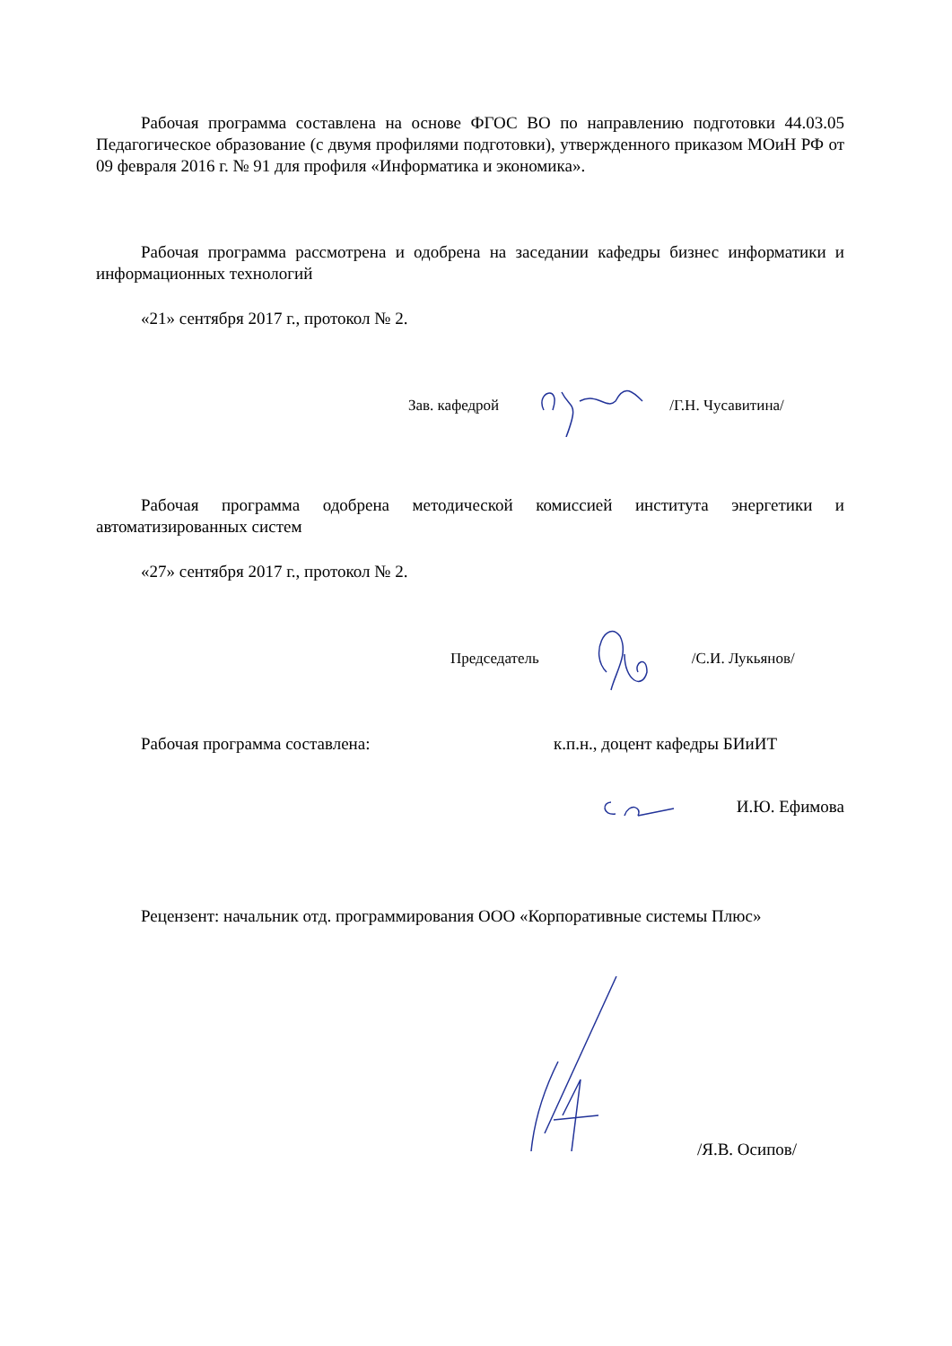Рабочая программа составлена на основе ФГОС ВО по направлению подготовки 44.03.05 Педагогическое образование (с двумя профилями подготовки), утвержденного приказом МОиН РФ от 09 февраля 2016 г. № 91 для профиля «Информатика и экономика».
Рабочая программа рассмотрена и одобрена на заседании кафедры бизнес информатики и информационных технологий
«21» сентября 2017 г., протокол № 2.
Зав. кафедрой /Г.Н. Чусавитина/
Рабочая программа одобрена методической комиссией института энергетики и автоматизированных систем
«27» сентября 2017 г., протокол № 2.
Председатель /С.И. Лукьянов/
Рабочая программа составлена: к.п.н., доцент кафедры БИиИТ
И.Ю. Ефимова
Рецензент: начальник отд. программирования ООО «Корпоративные системы Плюс»
/Я.В. Осипов/